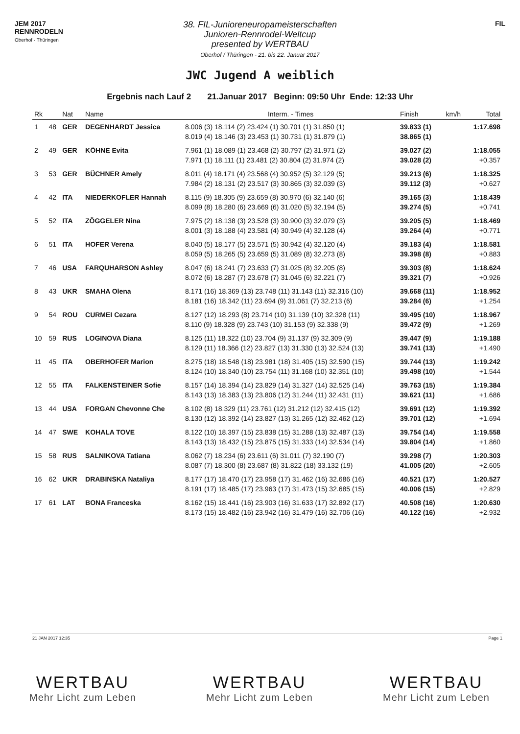JEM 2017
RENNRODELN
Oberhof - Thüringen
38. FIL-Junioreneuropameisterschaften
Junioren-Rennrodel-Weltcup
presented by WERTBAU
Oberhof / Thüringen - 21. bis 22. Januar 2017
FIL
JWC Jugend A weiblich
Ergebnis nach Lauf 2 21.Januar 2017 Beginn: 09:50 Uhr Ende: 12:33 Uhr
| Rk | | Nat | Name | Interm. - Times | Finish | km/h | Total |
| --- | --- | --- | --- | --- | --- | --- | --- |
| 1 | 48 | GER | DEGENHARDT Jessica | 8.006 (3) 18.114 (2) 23.424 (1) 30.701 (1) 31.850 (1) 8.019 (4) 18.146 (3) 23.453 (1) 30.731 (1) 31.879 (1) | 39.833 (1) 38.865 (1) | | 1:17.698 |
| 2 | 49 | GER | KÖHNE Evita | 7.961 (1) 18.089 (1) 23.468 (2) 30.797 (2) 31.971 (2) 7.971 (1) 18.111 (1) 23.481 (2) 30.804 (2) 31.974 (2) | 39.027 (2) 39.028 (2) | | 1:18.055 +0.357 |
| 3 | 53 | GER | BÜCHNER Amely | 8.011 (4) 18.171 (4) 23.568 (4) 30.952 (5) 32.129 (5) 7.984 (2) 18.131 (2) 23.517 (3) 30.865 (3) 32.039 (3) | 39.213 (6) 39.112 (3) | | 1:18.325 +0.627 |
| 4 | 42 | ITA | NIEDERKOFLER Hannah | 8.115 (9) 18.305 (9) 23.659 (8) 30.970 (6) 32.140 (6) 8.099 (8) 18.280 (6) 23.669 (6) 31.020 (5) 32.194 (5) | 39.165 (3) 39.274 (5) | | 1:18.439 +0.741 |
| 5 | 52 | ITA | ZÖGGELER Nina | 7.975 (2) 18.138 (3) 23.528 (3) 30.900 (3) 32.079 (3) 8.001 (3) 18.188 (4) 23.581 (4) 30.949 (4) 32.128 (4) | 39.205 (5) 39.264 (4) | | 1:18.469 +0.771 |
| 6 | 51 | ITA | HOFER Verena | 8.040 (5) 18.177 (5) 23.571 (5) 30.942 (4) 32.120 (4) 8.059 (5) 18.265 (5) 23.659 (5) 31.089 (8) 32.273 (8) | 39.183 (4) 39.398 (8) | | 1:18.581 +0.883 |
| 7 | 46 | USA | FARQUHARSON Ashley | 8.047 (6) 18.241 (7) 23.633 (7) 31.025 (8) 32.205 (8) 8.072 (6) 18.287 (7) 23.678 (7) 31.045 (6) 32.221 (7) | 39.303 (8) 39.321 (7) | | 1:18.624 +0.926 |
| 8 | 43 | UKR | SMAHA Olena | 8.171 (16) 18.369 (13) 23.748 (11) 31.143 (11) 32.316 (10) 8.181 (16) 18.342 (11) 23.694 (9) 31.061 (7) 32.213 (6) | 39.668 (11) 39.284 (6) | | 1:18.952 +1.254 |
| 9 | 54 | ROU | CURMEI Cezara | 8.127 (12) 18.293 (8) 23.714 (10) 31.139 (10) 32.328 (11) 8.110 (9) 18.328 (9) 23.743 (10) 31.153 (9) 32.338 (9) | 39.495 (10) 39.472 (9) | | 1:18.967 +1.269 |
| 10 | 59 | RUS | LOGINOVA Diana | 8.125 (11) 18.322 (10) 23.704 (9) 31.137 (9) 32.309 (9) 8.129 (11) 18.366 (12) 23.827 (13) 31.330 (13) 32.524 (13) | 39.447 (9) 39.741 (13) | | 1:19.188 +1.490 |
| 11 | 45 | ITA | OBERHOFER Marion | 8.275 (18) 18.548 (18) 23.981 (18) 31.405 (15) 32.590 (15) 8.124 (10) 18.340 (10) 23.754 (11) 31.168 (10) 32.351 (10) | 39.744 (13) 39.498 (10) | | 1:19.242 +1.544 |
| 12 | 55 | ITA | FALKENSTEINER Sofie | 8.157 (14) 18.394 (14) 23.829 (14) 31.327 (14) 32.525 (14) 8.143 (13) 18.383 (13) 23.806 (12) 31.244 (11) 32.431 (11) | 39.763 (15) 39.621 (11) | | 1:19.384 +1.686 |
| 13 | 44 | USA | FORGAN Chevonne Che | 8.102 (8) 18.329 (11) 23.761 (12) 31.212 (12) 32.415 (12) 8.130 (12) 18.392 (14) 23.827 (13) 31.265 (12) 32.462 (12) | 39.691 (12) 39.701 (12) | | 1:19.392 +1.694 |
| 14 | 47 | SWE | KOHALA TOVE | 8.122 (10) 18.397 (15) 23.838 (15) 31.288 (13) 32.487 (13) 8.143 (13) 18.432 (15) 23.875 (15) 31.333 (14) 32.534 (14) | 39.754 (14) 39.804 (14) | | 1:19.558 +1.860 |
| 15 | 58 | RUS | SALNIKOVA Tatiana | 8.062 (7) 18.234 (6) 23.611 (6) 31.011 (7) 32.190 (7) 8.087 (7) 18.300 (8) 23.687 (8) 31.822 (18) 33.132 (19) | 39.298 (7) 41.005 (20) | | 1:20.303 +2.605 |
| 16 | 62 | UKR | DRABINSKA Nataliya | 8.177 (17) 18.470 (17) 23.958 (17) 31.462 (16) 32.686 (16) 8.191 (17) 18.485 (17) 23.963 (17) 31.473 (15) 32.685 (15) | 40.521 (17) 40.006 (15) | | 1:20.527 +2.829 |
| 17 | 61 | LAT | BONA Franceska | 8.162 (15) 18.441 (16) 23.903 (16) 31.633 (17) 32.892 (17) 8.173 (15) 18.482 (16) 23.942 (16) 31.479 (16) 32.706 (16) | 40.508 (16) 40.122 (16) | | 1:20.630 +2.932 |
21 JAN 2017 12:35 Page 1
WERTBAU
Mehr Licht zum Leben
WERTBAU
Mehr Licht zum Leben
WERTBAU
Mehr Licht zum Leben